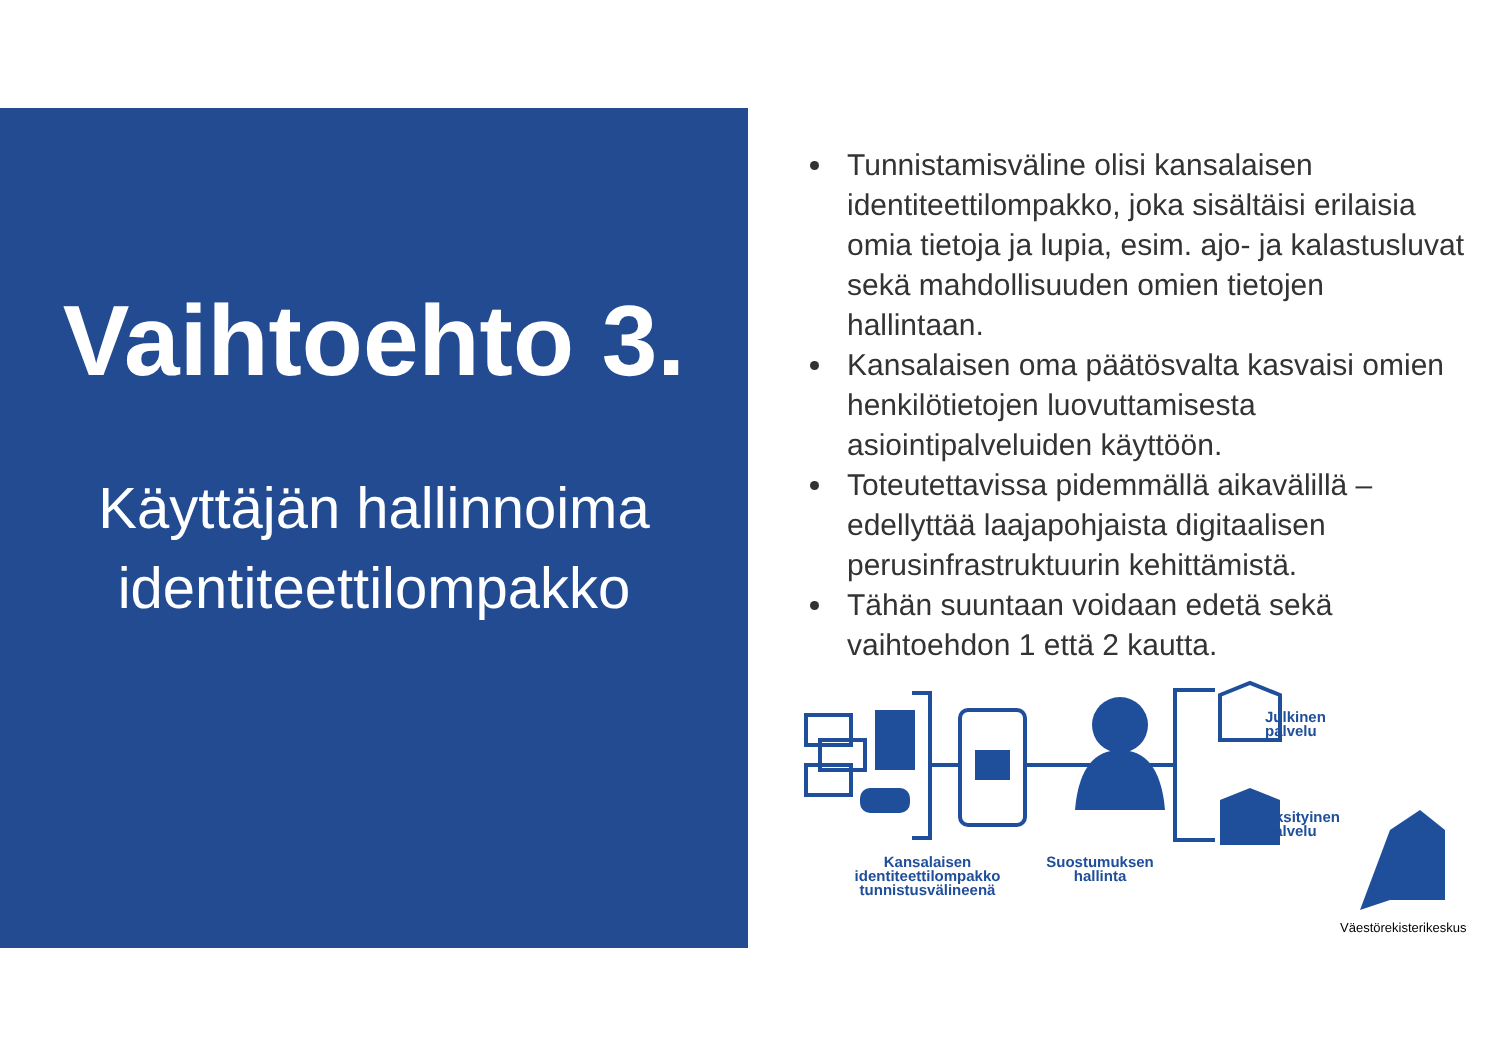Vaihtoehto 3.
Käyttäjän hallinnoima
identiteettilompakko
Tunnistamisväline olisi kansalaisen identiteettilompakko, joka sisältäisi erilaisia omia tietoja ja lupia, esim. ajo- ja kalastusluvat sekä mahdollisuuden omien tietojen hallintaan.
Kansalaisen oma päätösvalta kasvaisi omien henkilötietojen luovuttamisesta asiointipalveluiden käyttöön.
Toteutettavissa pidemmällä aikavälillä – edellyttää laajapohjaista digitaalisen perusinfrastruktuurin kehittämistä.
Tähän suuntaan voidaan edetä sekä vaihtoehdon 1 että 2 kautta.
Julkinen
palvelu
Yksityinen
palvelu
Kansalaisen identiteettilompakko tunnistusvälineenä
Suostumuksen hallinta
Väestörekisterikeskus